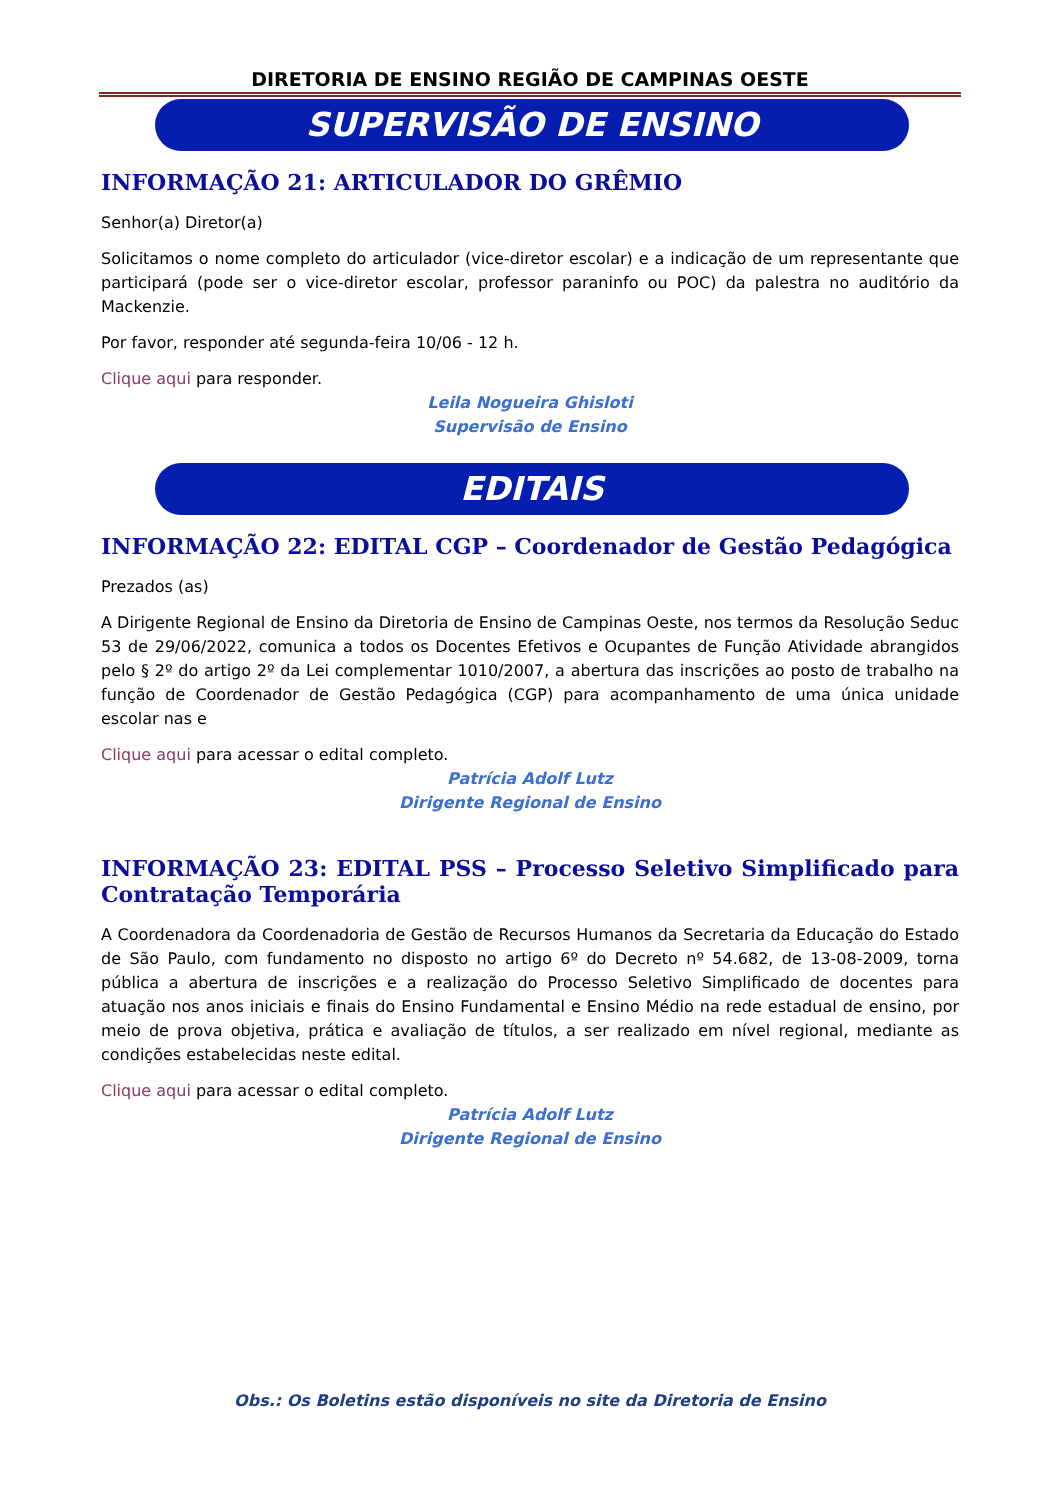DIRETORIA DE ENSINO REGIÃO DE CAMPINAS OESTE
SUPERVISÃO DE ENSINO
INFORMAÇÃO 21: ARTICULADOR DO GRÊMIO
Senhor(a) Diretor(a)
Solicitamos o nome completo do articulador (vice-diretor escolar) e a indicação de um representante que participará (pode ser o vice-diretor escolar, professor paraninfo ou POC) da palestra no auditório da Mackenzie.
Por favor, responder até segunda-feira 10/06 - 12 h.
Clique aqui para responder.
Leila Nogueira Ghisloti
Supervisão de Ensino
EDITAIS
INFORMAÇÃO 22: EDITAL CGP – Coordenador de Gestão Pedagógica
Prezados (as)
A Dirigente Regional de Ensino da Diretoria de Ensino de Campinas Oeste, nos termos da Resolução Seduc 53 de 29/06/2022, comunica a todos os Docentes Efetivos e Ocupantes de Função Atividade abrangidos pelo § 2º do artigo 2º da Lei complementar 1010/2007, a abertura das inscrições ao posto de trabalho na função de Coordenador de Gestão Pedagógica (CGP) para acompanhamento de uma única unidade escolar nas e
Clique aqui para acessar o edital completo.
Patrícia Adolf Lutz
Dirigente Regional de Ensino
INFORMAÇÃO 23: EDITAL PSS – Processo Seletivo Simplificado para Contratação Temporária
A Coordenadora da Coordenadoria de Gestão de Recursos Humanos da Secretaria da Educação do Estado de São Paulo, com fundamento no disposto no artigo 6º do Decreto nº 54.682, de 13-08-2009, torna pública a abertura de inscrições e a realização do Processo Seletivo Simplificado de docentes para atuação nos anos iniciais e finais do Ensino Fundamental e Ensino Médio na rede estadual de ensino, por meio de prova objetiva, prática e avaliação de títulos, a ser realizado em nível regional, mediante as condições estabelecidas neste edital.
Clique aqui para acessar o edital completo.
Patrícia Adolf Lutz
Dirigente Regional de Ensino
Obs.: Os Boletins estão disponíveis no site da Diretoria de Ensino